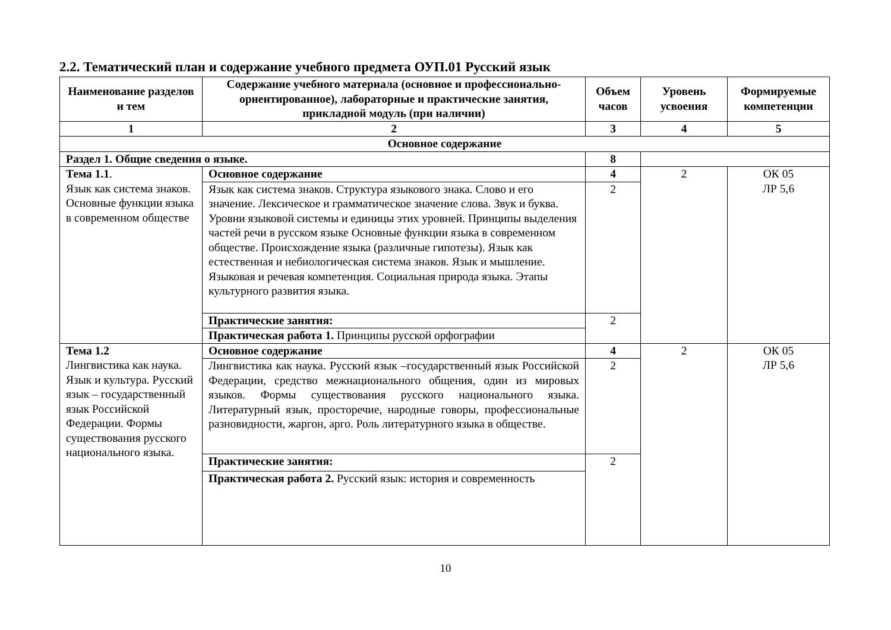2.2. Тематический план и содержание учебного предмета ОУП.01 Русский язык
| Наименование разделов и тем | Содержание учебного материала (основное и профессионально-ориентированное), лабораторные и практические занятия, прикладной модуль (при наличии) | Объем часов | Уровень усвоения | Формируемые компетенции |
| --- | --- | --- | --- | --- |
| 1 | 2 | 3 | 4 | 5 |
| Основное содержание | | | | |
| Раздел 1. Общие сведения о языке. | | 8 | | |
| Тема 1.1 . Язык как система знаков. Основные функции языка в современном обществе | Основное содержание | 4 | 2 | ОК 05 ЛР 5,6 |
| | Язык как система знаков. Структура языкового знака. Слово и его значение. Лексическое и грамматическое значение слова. Звук и буква. Уровни языковой системы и единицы этих уровней. Принципы выделения частей речи в русском языке Основные функции языка в современном обществе. Происхождение языка (различные гипотезы). Язык как естественная и небиологическая система знаков. Язык и мышление. Языковая и речевая компетенция. Социальная природа языка. Этапы культурного развития языка. | 2 | | |
| | Практические занятия: | 2 | | |
| | Практическая работа 1. Принципы русской орфографии | | | |
| Тема 1.2 Лингвистика как наука. Язык и культура. Русский язык – государственный язык Российской Федерации. Формы существования русского национального языка. | Основное содержание | 4 | 2 | ОК 05 ЛР 5,6 |
| | Лингвистика как наука. Русский язык –государственный язык Российской Федерации, средство межнационального общения, один из мировых языков. Формы существования русского национального языка. Литературный язык, просторечие, народные говоры, профессиональные разновидности, жаргон, арго. Роль литературного языка в обществе. | 2 | | |
| | Практические занятия: | 2 | | |
| | Практическая работа 2. Русский язык: история и современность | | | |
10